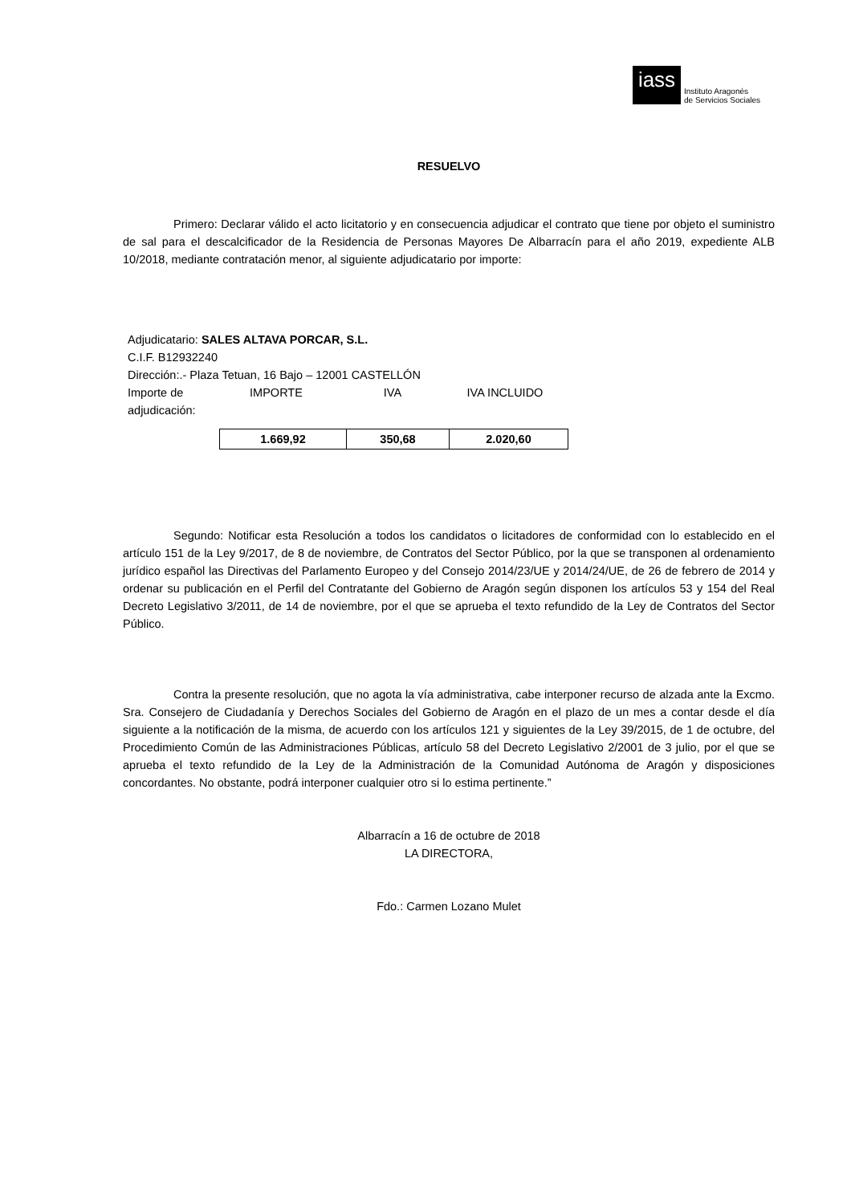iass
Instituto Aragonés
de Servicios Sociales
RESUELVO
Primero: Declarar válido el acto licitatorio y en consecuencia adjudicar el contrato que tiene por objeto el suministro de sal para el descalcificador de la Residencia de Personas Mayores De Albarracín para el año 2019, expediente ALB 10/2018, mediante contratación menor, al siguiente adjudicatario por importe:
Adjudicatario: SALES ALTAVA PORCAR, S.L.
C.I.F. B12932240
Dirección:.- Plaza Tetuan, 16 Bajo – 12001 CASTELLÓN
Importe de adjudicación: IMPORTE IVA IVA INCLUIDO
| 1.669,92 | 350,68 | 2.020,60 |
Segundo: Notificar esta Resolución a todos los candidatos o licitadores de conformidad con lo establecido en el artículo 151 de la Ley 9/2017, de 8 de noviembre, de Contratos del Sector Público, por la que se transponen al ordenamiento jurídico español las Directivas del Parlamento Europeo y del Consejo 2014/23/UE y 2014/24/UE, de 26 de febrero de 2014 y ordenar su publicación en el Perfil del Contratante del Gobierno de Aragón según disponen los artículos 53 y 154 del Real Decreto Legislativo 3/2011, de 14 de noviembre, por el que se aprueba el texto refundido de la Ley de Contratos del Sector Público.
Contra la presente resolución, que no agota la vía administrativa, cabe interponer recurso de alzada ante la Excmo. Sra. Consejero de Ciudadanía y Derechos Sociales del Gobierno de Aragón en el plazo de un mes a contar desde el día siguiente a la notificación de la misma, de acuerdo con los artículos 121 y siguientes de la Ley 39/2015, de 1 de octubre, del Procedimiento Común de las Administraciones Públicas, artículo 58 del Decreto Legislativo 2/2001 de 3 julio, por el que se aprueba el texto refundido de la Ley de la Administración de la Comunidad Autónoma de Aragón y disposiciones concordantes. No obstante, podrá interponer cualquier otro si lo estima pertinente.”
Albarracín a 16 de octubre de 2018
LA DIRECTORA,
Fdo.: Carmen Lozano Mulet